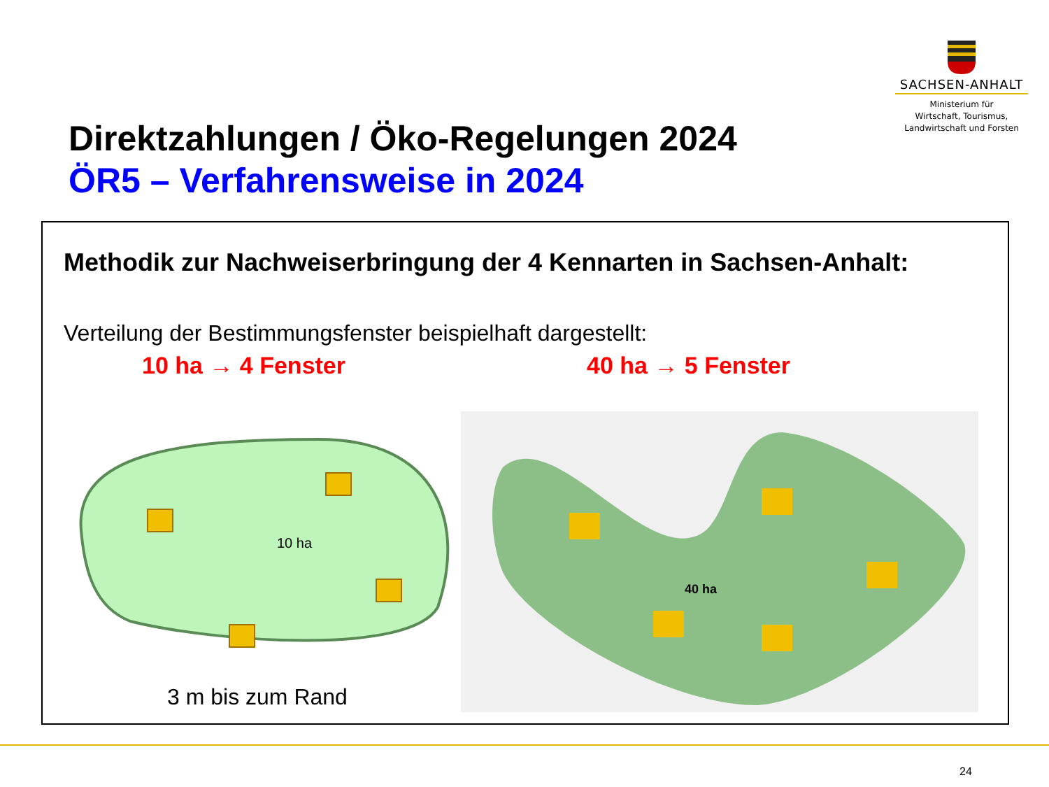SACHSEN-ANHALT
Ministerium für
Wirtschaft, Tourismus,
Landwirtschaft und Forsten
Direktzahlungen / Öko-Regelungen 2024
ÖR5 – Verfahrensweise in 2024
Methodik zur Nachweiserbringung der 4 Kennarten in Sachsen-Anhalt:
Verteilung der Bestimmungsfenster beispielhaft dargestellt:
10 ha → 4 Fenster 40 ha → 5 Fenster
10 ha
3 m bis zum Rand
40 ha
24